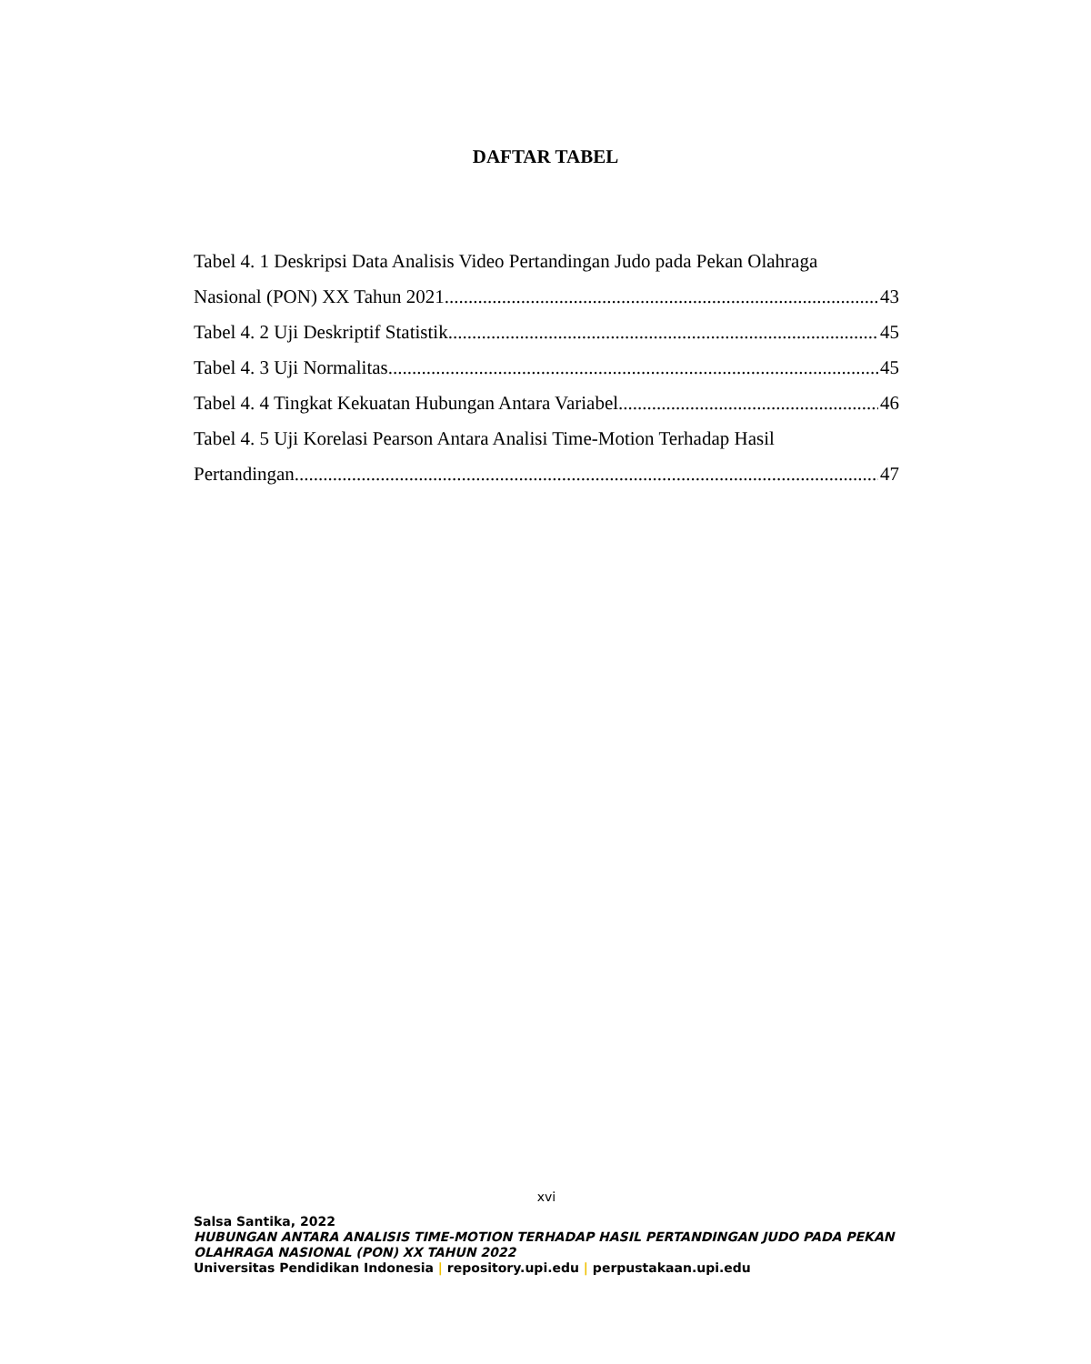DAFTAR TABEL
Tabel 4. 1 Deskripsi Data Analisis Video Pertandingan Judo pada Pekan Olahraga
Nasional (PON) XX Tahun 2021 43
Tabel 4. 2 Uji Deskriptif Statistik 45
Tabel 4. 3 Uji Normalitas 45
Tabel 4. 4 Tingkat Kekuatan Hubungan Antara Variabel 46
Tabel 4. 5 Uji Korelasi Pearson Antara Analisi Time-Motion Terhadap Hasil
Pertandingan 47
xvi
Salsa Santika, 2022
HUBUNGAN ANTARA ANALISIS TIME-MOTION TERHADAP HASIL PERTANDINGAN JUDO PADA PEKAN OLAHRAGA NASIONAL (PON) XX TAHUN 2022
Universitas Pendidikan Indonesia | repository.upi.edu | perpustakaan.upi.edu